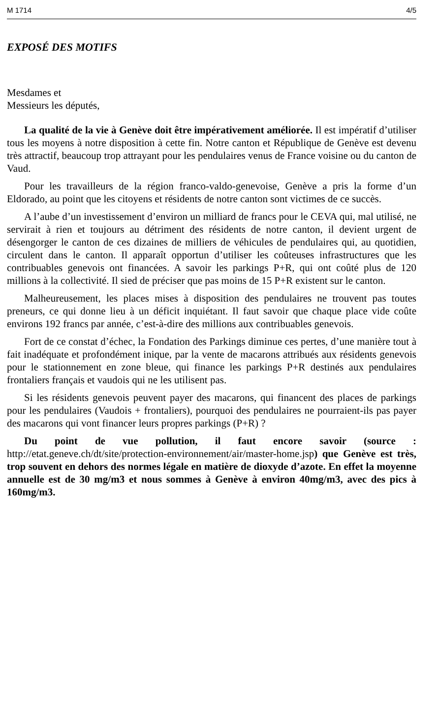M 1714 4/5
EXPOSÉ DES MOTIFS
Mesdames et
Messieurs les députés,
La qualité de la vie à Genève doit être impérativement améliorée. Il est impératif d’utiliser tous les moyens à notre disposition à cette fin. Notre canton et République de Genève est devenu très attractif, beaucoup trop attrayant pour les pendulaires venus de France voisine ou du canton de Vaud.
Pour les travailleurs de la région franco-valdo-genevoise, Genève a pris la forme d’un Eldorado, au point que les citoyens et résidents de notre canton sont victimes de ce succès.
A l’aube d’un investissement d’environ un milliard de francs pour le CEVA qui, mal utilisé, ne servirait à rien et toujours au détriment des résidents de notre canton, il devient urgent de désengorger le canton de ces dizaines de milliers de véhicules de pendulaires qui, au quotidien, circulent dans le canton. Il apparaît opportun d’utiliser les coûteuses infrastructures que les contribuables genevois ont financées. A savoir les parkings P+R, qui ont coûté plus de 120 millions à la collectivité. Il sied de préciser que pas moins de 15 P+R existent sur le canton.
Malheureusement, les places mises à disposition des pendulaires ne trouvent pas toutes preneurs, ce qui donne lieu à un déficit inquiétant. Il faut savoir que chaque place vide coûte environs 192 francs par année, c’est-à-dire des millions aux contribuables genevois.
Fort de ce constat d’échec, la Fondation des Parkings diminue ces pertes, d’une manière tout à fait inadéquate et profondément inique, par la vente de macarons attribués aux résidents genevois pour le stationnement en zone bleue, qui finance les parkings P+R destinés aux pendulaires frontaliers français et vaudois qui ne les utilisent pas.
Si les résidents genevois peuvent payer des macarons, qui financent des places de parkings pour les pendulaires (Vaudois + frontaliers), pourquoi des pendulaires ne pourraient-ils pas payer des macarons qui vont financer leurs propres parkings (P+R) ?
Du point de vue pollution, il faut encore savoir (source : http://etat.geneve.ch/dt/site/protection-environnement/air/master-home.jsp) que Genève est très, trop souvent en dehors des normes légale en matière de dioxyde d’azote. En effet la moyenne annuelle est de 30 mg/m3 et nous sommes à Genève à environ 40mg/m3, avec des pics à 160mg/m3.